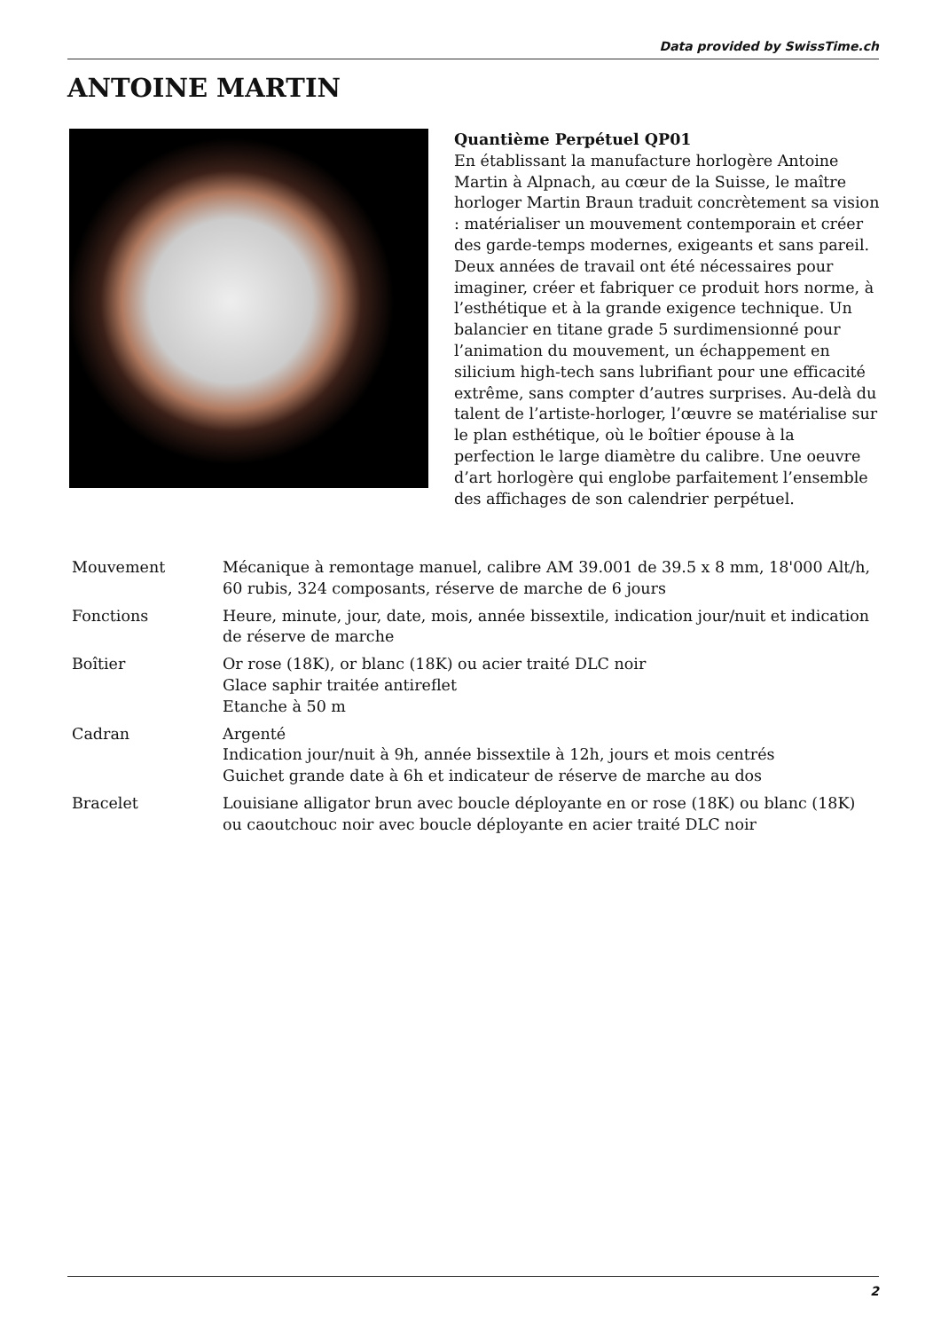Data provided by SwissTime.ch
ANTOINE MARTIN
Quantième Perpétuel QP01
En établissant la manufacture horlogère Antoine Martin à Alpnach, au cœur de la Suisse, le maître horloger Martin Braun traduit concrètement sa vision : matérialiser un mouvement contemporain et créer des garde-temps modernes, exigeants et sans pareil. Deux années de travail ont été nécessaires pour imaginer, créer et fabriquer ce produit hors norme, à l’esthétique et à la grande exigence technique. Un balancier en titane grade 5 surdimensionné pour l’animation du mouvement, un échappement en silicium high-tech sans lubrifiant pour une efficacité extrême, sans compter d’autres surprises. Au-delà du talent de l’artiste-horloger, l’œuvre se matérialise sur le plan esthétique, où le boîtier épouse à la perfection le large diamètre du calibre. Une oeuvre d’art horlogère qui englobe parfaitement l’ensemble des affichages de son calendrier perpétuel.
| Mouvement | Mécanique à remontage manuel, calibre AM 39.001 de 39.5 x 8 mm, 18'000 Alt/h, 60 rubis, 324 composants, réserve de marche de 6 jours |
| Fonctions | Heure, minute, jour, date, mois, année bissextile, indication jour/nuit et indication de réserve de marche |
| Boîtier | Or rose (18K), or blanc (18K) ou acier traité DLC noir Glace saphir traitée antireflet Etanche à 50 m |
| Cadran | Argenté Indication jour/nuit à 9h, année bissextile à 12h, jours et mois centrés Guichet grande date à 6h et indicateur de réserve de marche au dos |
| Bracelet | Louisiane alligator brun avec boucle déployante en or rose (18K) ou blanc (18K) ou caoutchouc noir avec boucle déployante en acier traité DLC noir |
2